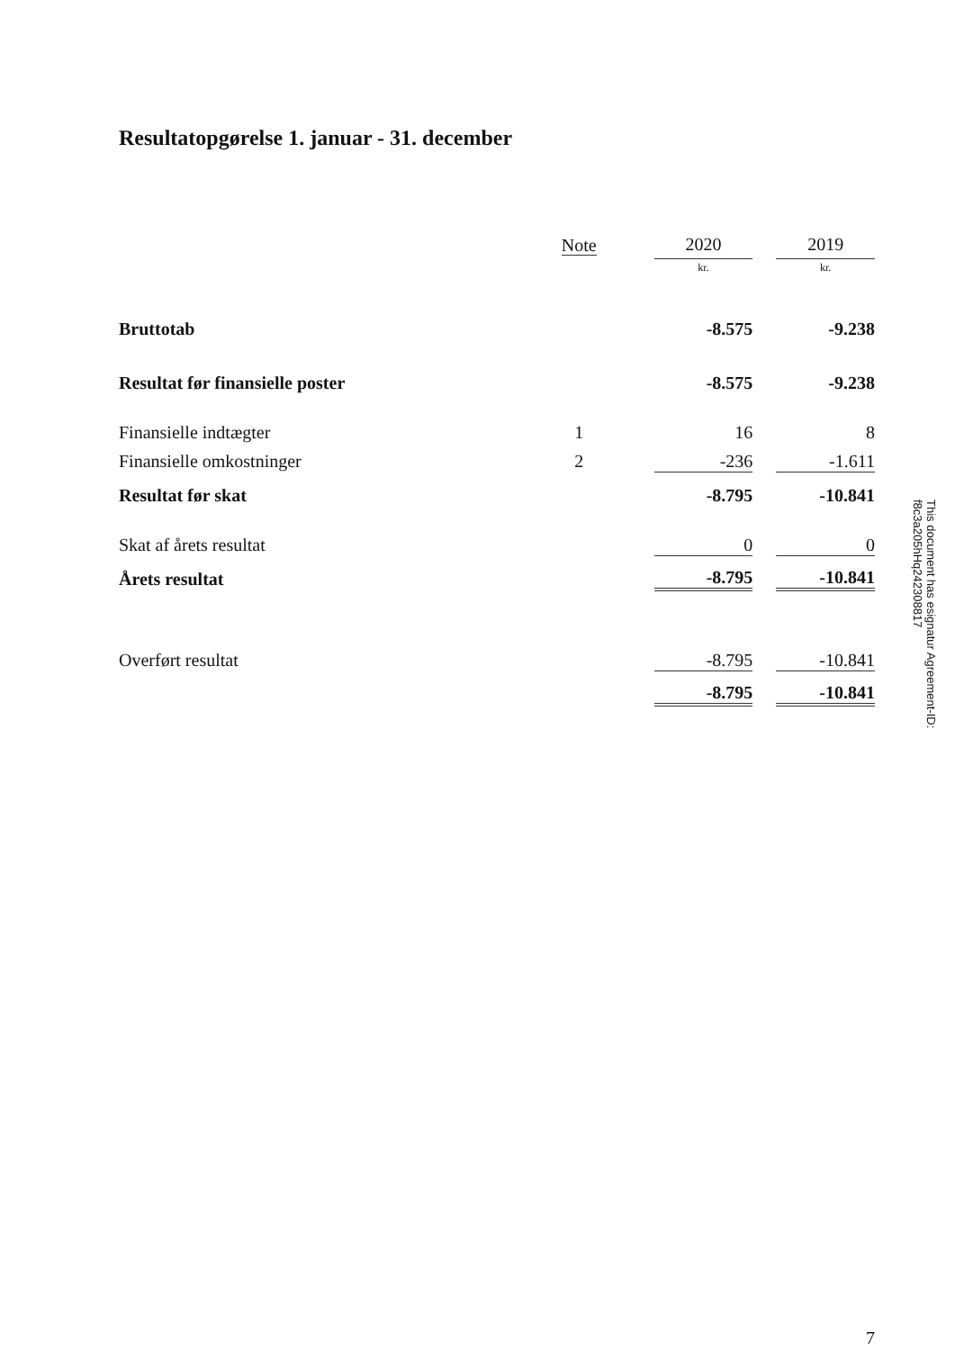Resultatopgørelse 1. januar - 31. december
| | Note | | 2020 | | 2019 |
| --- | --- | --- | --- | --- | --- |
| | | | kr. | | kr. |
| Bruttotab | | | -8.575 | | -9.238 |
| Resultat før finansielle poster | | | -8.575 | | -9.238 |
| Finansielle indtægter | 1 | | 16 | | 8 |
| Finansielle omkostninger | 2 | | -236 | | -1.611 |
| Resultat før skat | | | -8.795 | | -10.841 |
| Skat af årets resultat | | | 0 | | 0 |
| Årets resultat | | | -8.795 | | -10.841 |
| Overført resultat | | | -8.795 | | -10.841 |
| | | | -8.795 | | -10.841 |
7
This document has esignatur Agreement-ID: f8c3a205hHq242308817